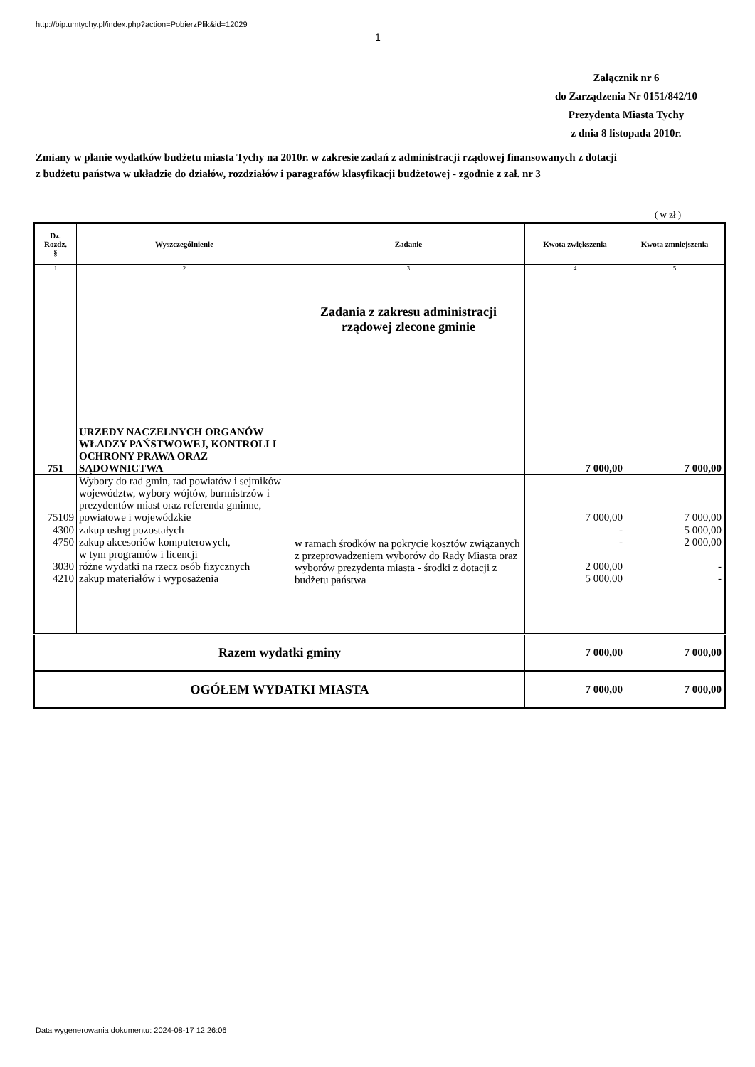http://bip.umtychy.pl/index.php?action=PobierzPlik&id=12029
1
Załącznik nr 6
do Zarządzenia Nr 0151/842/10
Prezydenta Miasta Tychy
z dnia 8 listopada 2010r.
Zmiany w planie wydatków budżetu miasta Tychy na 2010r. w zakresie zadań z administracji rządowej finansowanych z dotacji z budżetu państwa w układzie do działów, rozdziałów i paragrafów klasyfikacji budżetowej - zgodnie z zał. nr 3
( w zł )
| Dz. Rozdz. § | Wyszczególnienie | Zadanie | Kwota zwiększenia | Kwota zmniejszenia |
| --- | --- | --- | --- | --- |
| 1 | 2 | 3 | 4 | 5 |
| 751 | URZEDY NACZELNYCH ORGANÓW WŁADZY PAŃSTWOWEJ, KONTROLI I OCHRONY PRAWA ORAZ SĄDOWNICTWA | Zadania z zakresu administracji rządowej zlecone gminie | 7 000,00 | 7 000,00 |
| 75109 | Wybory do rad gmin, rad powiatów i sejmików województw, wybory wójtów, burmistrzów i prezydentów miast oraz referenda gminne, powiatowe i wojewódzkie | w ramach środków na pokrycie kosztów związanych z przeprowadzeniem wyborów do Rady Miasta oraz wyborów prezydenta miasta - środki z dotacji z budżetu państwa | 7 000,00 | 7 000,00 |
| 4300 4750 3030 4210 | zakup usług pozostałych zakup akcesoriów komputerowych, w tym programów i licencji różne wydatki na rzecz osób fizycznych zakup materiałów i wyposażenia | | - - 2 000,00 5 000,00 | 5 000,00 2 000,00 - - |
| Razem wydatki gminy | | | 7 000,00 | 7 000,00 |
| OGÓŁEM WYDATKI MIASTA | | | 7 000,00 | 7 000,00 |
Data wygenerowania dokumentu: 2024-08-17 12:26:06